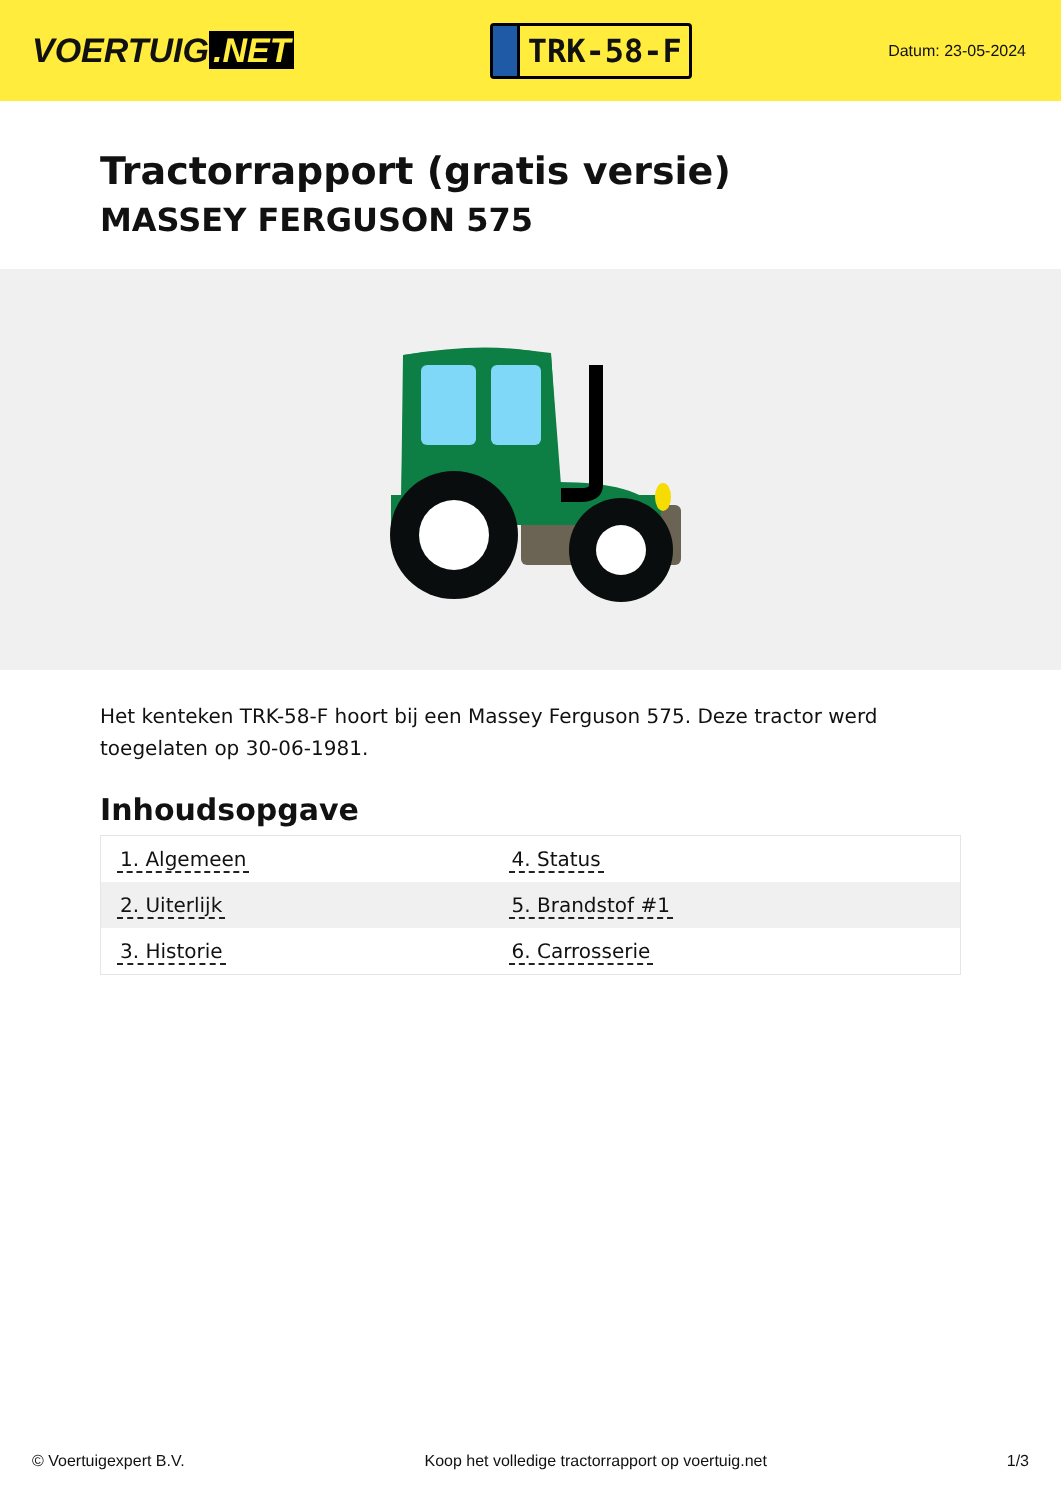VOERTUIG.NET
TRK-58-F
Datum: 23-05-2024
Tractorrapport (gratis versie)
MASSEY FERGUSON 575
Het kenteken TRK-58-F hoort bij een Massey Ferguson 575. Deze tractor werd toegelaten op 30-06-1981.
Inhoudsopgave
| 1. Algemeen | 4. Status |
| 2. Uiterlijk | 5. Brandstof #1 |
| 3. Historie | 6. Carrosserie |
© Voertuigexpert B.V. Koop het volledige tractorrapport op voertuig.net 1/3